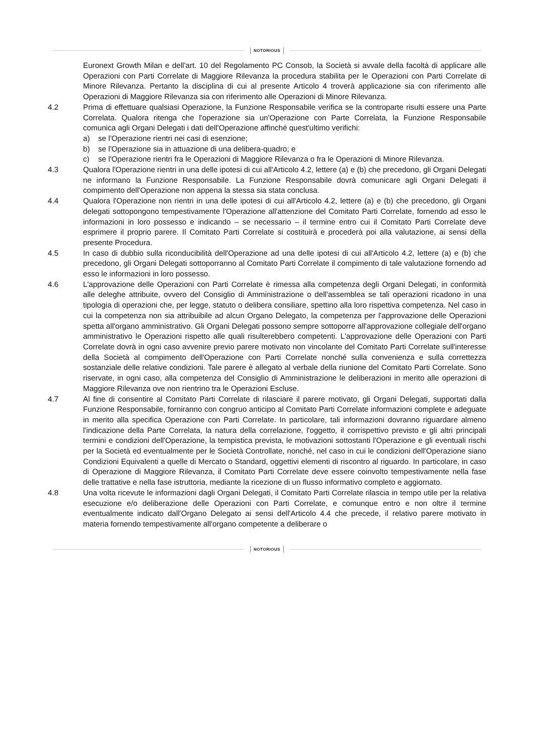NOTORIOUS
Euronext Growth Milan e dell'art. 10 del Regolamento PC Consob, la Società si avvale della facoltà di applicare alle Operazioni con Parti Correlate di Maggiore Rilevanza la procedura stabilita per le Operazioni con Parti Correlate di Minore Rilevanza. Pertanto la disciplina di cui al presente Articolo 4 troverà applicazione sia con riferimento alle Operazioni di Maggiore Rilevanza sia con riferimento alle Operazioni di Minore Rilevanza.
4.2 Prima di effettuare qualsiasi Operazione, la Funzione Responsabile verifica se la controparte risulti essere una Parte Correlata. Qualora ritenga che l'operazione sia un'Operazione con Parte Correlata, la Funzione Responsabile comunica agli Organi Delegati i dati dell'Operazione affinché quest'ultimo verifichi:
a) se l'Operazione rientri nei casi di esenzione;
b) se l'Operazione sia in attuazione di una delibera-quadro; e
c) se l'Operazione rientri fra le Operazioni di Maggiore Rilevanza o fra le Operazioni di Minore Rilevanza.
4.3 Qualora l'Operazione rientri in una delle ipotesi di cui all'Articolo 4.2, lettere (a) e (b) che precedono, gli Organi Delegati ne informano la Funzione Responsabile. La Funzione Responsabile dovrà comunicare agli Organi Delegati il compimento dell'Operazione non appena la stessa sia stata conclusa.
4.4 Qualora l'Operazione non rientri in una delle ipotesi di cui all'Articolo 4.2, lettere (a) e (b) che precedono, gli Organi delegati sottopongono tempestivamente l'Operazione all'attenzione del Comitato Parti Correlate, fornendo ad esso le informazioni in loro possesso e indicando – se necessario – il termine entro cui il Comitato Parti Correlate deve esprimere il proprio parere. Il Comitato Parti Correlate si costituirà e procederà poi alla valutazione, ai sensi della presente Procedura.
4.5 In caso di dubbio sulla riconducibilità dell'Operazione ad una delle ipotesi di cui all'Articolo 4.2, lettere (a) e (b) che precedono, gli Organi Delegati sottoporranno al Comitato Parti Correlate il compimento di tale valutazione fornendo ad esso le informazioni in loro possesso.
4.6 L'approvazione delle Operazioni con Parti Correlate è rimessa alla competenza degli Organi Delegati, in conformità alle deleghe attribuite, ovvero del Consiglio di Amministrazione o dell'assemblea se tali operazioni ricadono in una tipologia di operazioni che, per legge, statuto o delibera consiliare, spettino alla loro rispettiva competenza. Nel caso in cui la competenza non sia attribuibile ad alcun Organo Delegato, la competenza per l'approvazione delle Operazioni spetta all'organo amministrativo. Gli Organi Delegati possono sempre sottoporre all'approvazione collegiale dell'organo amministrativo le Operazioni rispetto alle quali risulterebbero competenti. L'approvazione delle Operazioni con Parti Correlate dovrà in ogni caso avvenire previo parere motivato non vincolante del Comitato Parti Correlate sull'interesse della Società al compimento dell'Operazione con Parti Correlate nonché sulla convenienza e sulla correttezza sostanziale delle relative condizioni. Tale parere è allegato al verbale della riunione del Comitato Parti Correlate. Sono riservate, in ogni caso, alla competenza del Consiglio di Amministrazione le deliberazioni in merito alle operazioni di Maggiore Rilevanza ove non rientrino tra le Operazioni Escluse.
4.7 Al fine di consentire al Comitato Parti Correlate di rilasciare il parere motivato, gli Organi Delegati, supportati dalla Funzione Responsabile, forniranno con congruo anticipo al Comitato Parti Correlate informazioni complete e adeguate in merito alla specifica Operazione con Parti Correlate. In particolare, tali informazioni dovranno riguardare almeno l'indicazione della Parte Correlata, la natura della correlazione, l'oggetto, il corrispettivo previsto e gli altri principali termini e condizioni dell'Operazione, la tempistica prevista, le motivazioni sottostanti l'Operazione e gli eventuali rischi per la Società ed eventualmente per le Società Controllate, nonché, nel caso in cui le condizioni dell'Operazione siano Condizioni Equivalenti a quelle di Mercato o Standard, oggettivi elementi di riscontro al riguardo. In particolare, in caso di Operazione di Maggiore Rilevanza, il Comitato Parti Correlate deve essere coinvolto tempestivamente nella fase delle trattative e nella fase istruttoria, mediante la ricezione di un flusso informativo completo e aggiornato.
4.8 Una volta ricevute le informazioni dagli Organi Delegati, il Comitato Parti Correlate rilascia in tempo utile per la relativa esecuzione e/o deliberazione delle Operazioni con Parti Correlate, e comunque entro e non oltre il termine eventualmente indicato dall'Organo Delegato ai sensi dell'Articolo 4.4 che precede, il relativo parere motivato in materia fornendo tempestivamente all'organo competente a deliberare o
NOTORIOUS